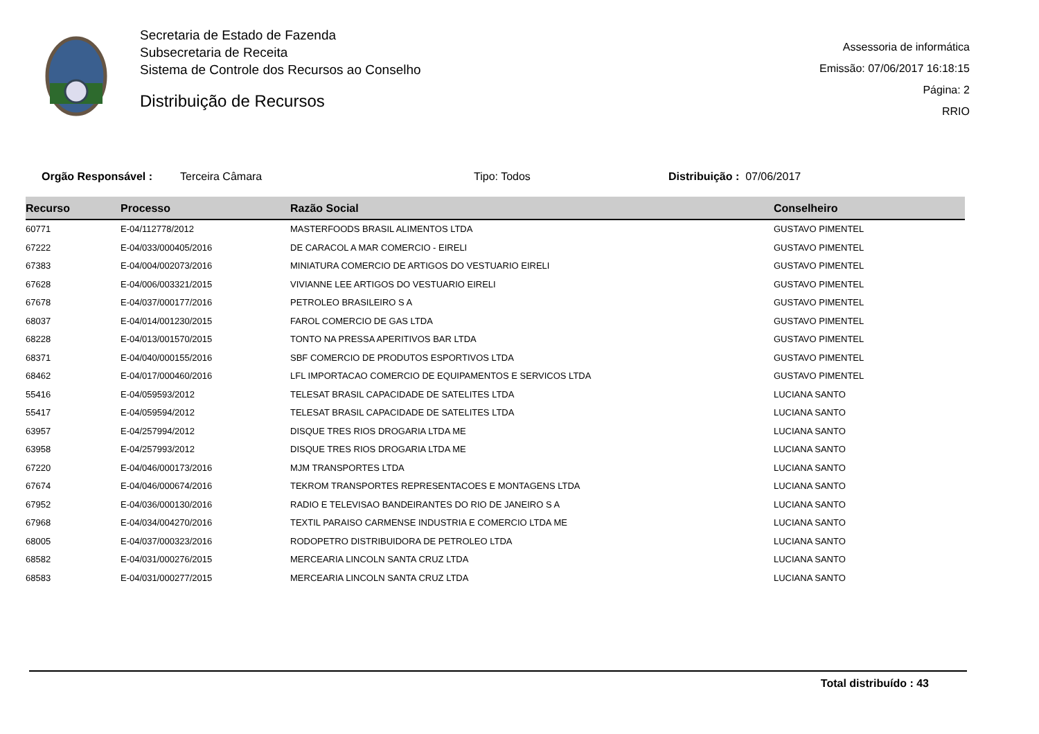Secretaria de Estado de Fazenda
Subsecretaria de Receita
Sistema de Controle dos Recursos ao Conselho
Distribuição de Recursos
Assessoria de informática
Emissão: 07/06/2017 16:18:15
Página: 2
RRIO
Orgão Responsável : Terceira Câmara Tipo: Todos Distribuição : 07/06/2017
| Recurso | Processo | Razão Social | Conselheiro |
| --- | --- | --- | --- |
| 60771 | E-04/112778/2012 | MASTERFOODS BRASIL ALIMENTOS LTDA | GUSTAVO PIMENTEL |
| 67222 | E-04/033/000405/2016 | DE CARACOL A MAR COMERCIO - EIRELI | GUSTAVO PIMENTEL |
| 67383 | E-04/004/002073/2016 | MINIATURA COMERCIO DE ARTIGOS DO VESTUARIO EIRELI | GUSTAVO PIMENTEL |
| 67628 | E-04/006/003321/2015 | VIVIANNE LEE ARTIGOS DO VESTUARIO EIRELI | GUSTAVO PIMENTEL |
| 67678 | E-04/037/000177/2016 | PETROLEO BRASILEIRO S A | GUSTAVO PIMENTEL |
| 68037 | E-04/014/001230/2015 | FAROL COMERCIO DE GAS LTDA | GUSTAVO PIMENTEL |
| 68228 | E-04/013/001570/2015 | TONTO NA PRESSA APERITIVOS BAR LTDA | GUSTAVO PIMENTEL |
| 68371 | E-04/040/000155/2016 | SBF COMERCIO DE PRODUTOS ESPORTIVOS LTDA | GUSTAVO PIMENTEL |
| 68462 | E-04/017/000460/2016 | LFL IMPORTACAO COMERCIO DE EQUIPAMENTOS E SERVICOS LTDA | GUSTAVO PIMENTEL |
| 55416 | E-04/059593/2012 | TELESAT BRASIL CAPACIDADE DE SATELITES LTDA | LUCIANA SANTO |
| 55417 | E-04/059594/2012 | TELESAT BRASIL CAPACIDADE DE SATELITES LTDA | LUCIANA SANTO |
| 63957 | E-04/257994/2012 | DISQUE TRES RIOS DROGARIA LTDA ME | LUCIANA SANTO |
| 63958 | E-04/257993/2012 | DISQUE TRES RIOS DROGARIA LTDA ME | LUCIANA SANTO |
| 67220 | E-04/046/000173/2016 | MJM TRANSPORTES LTDA | LUCIANA SANTO |
| 67674 | E-04/046/000674/2016 | TEKROM TRANSPORTES REPRESENTACOES E MONTAGENS LTDA | LUCIANA SANTO |
| 67952 | E-04/036/000130/2016 | RADIO E TELEVISAO BANDEIRANTES DO RIO DE JANEIRO S A | LUCIANA SANTO |
| 67968 | E-04/034/004270/2016 | TEXTIL PARAISO CARMENSE INDUSTRIA E COMERCIO LTDA ME | LUCIANA SANTO |
| 68005 | E-04/037/000323/2016 | RODOPETRO DISTRIBUIDORA DE PETROLEO LTDA | LUCIANA SANTO |
| 68582 | E-04/031/000276/2015 | MERCEARIA LINCOLN SANTA CRUZ LTDA | LUCIANA SANTO |
| 68583 | E-04/031/000277/2015 | MERCEARIA LINCOLN SANTA CRUZ LTDA | LUCIANA SANTO |
Total distribuído : 43